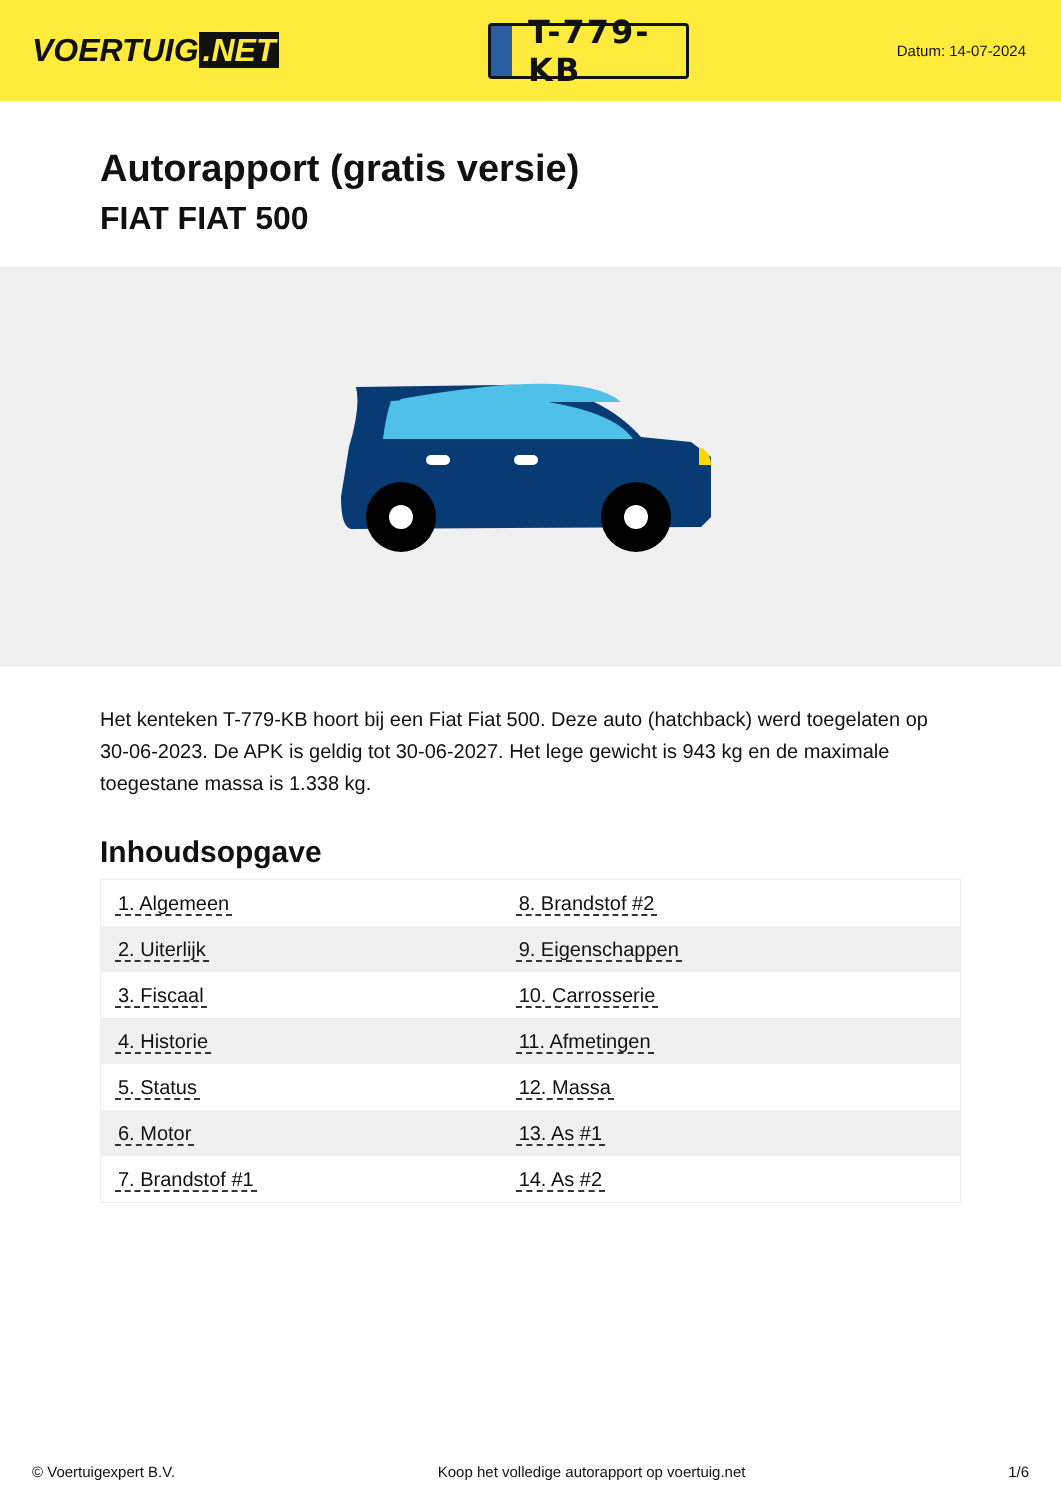VOERTUIG.NET
T-779-KB
Datum: 14-07-2024
Autorapport (gratis versie)
FIAT FIAT 500
Het kenteken T-779-KB hoort bij een Fiat Fiat 500. Deze auto (hatchback) werd toegelaten op 30-06-2023. De APK is geldig tot 30-06-2027. Het lege gewicht is 943 kg en de maximale toegestane massa is 1.338 kg.
Inhoudsopgave
| 1. Algemeen | 8. Brandstof #2 |
| 2. Uiterlijk | 9. Eigenschappen |
| 3. Fiscaal | 10. Carrosserie |
| 4. Historie | 11. Afmetingen |
| 5. Status | 12. Massa |
| 6. Motor | 13. As #1 |
| 7. Brandstof #1 | 14. As #2 |
© Voertuigexpert B.V. Koop het volledige autorapport op voertuig.net 1/6